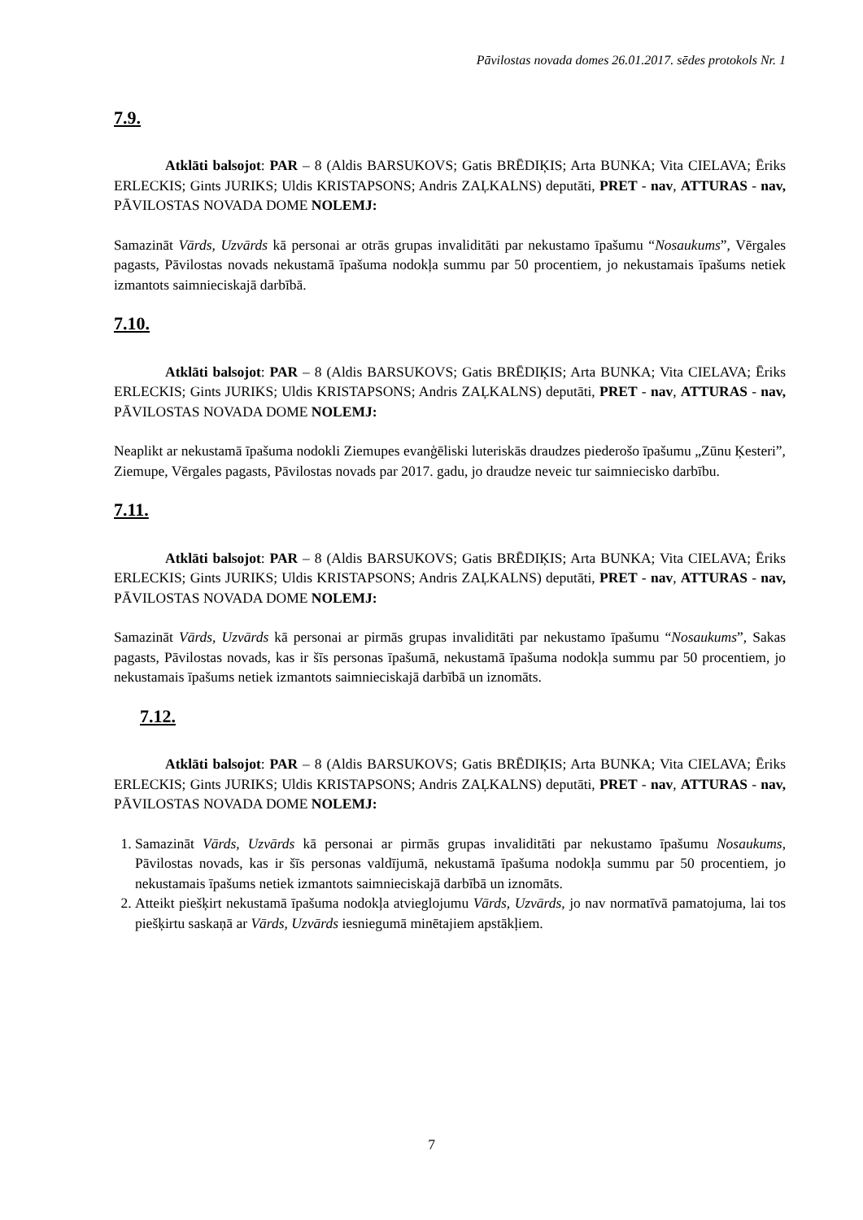Pāvilostas novada domes 26.01.2017. sēdes protokols Nr. 1
7.9.
Atklāti balsojot: PAR – 8 (Aldis BARSUKOVS; Gatis BRĒDIĶIS; Arta BUNKA; Vita CIELAVA; Ēriks ERLECKIS; Gints JURIKS; Uldis KRISTAPSONS; Andris ZAĻKALNS) deputāti, PRET - nav, ATTURAS - nav, PĀVILOSTAS NOVADA DOME NOLEMJ:
Samazināt Vārds, Uzvārds kā personai ar otrās grupas invaliditāti par nekustamo īpašumu “Nosaukums”, Vērgales pagasts, Pāvilostas novads nekustamā īpašuma nodokļa summu par 50 procentiem, jo nekustamais īpašums netiek izmantots saimnieciskajā darbībā.
7.10.
Atklāti balsojot: PAR – 8 (Aldis BARSUKOVS; Gatis BRĒDIĶIS; Arta BUNKA; Vita CIELAVA; Ēriks ERLECKIS; Gints JURIKS; Uldis KRISTAPSONS; Andris ZAĻKALNS) deputāti, PRET - nav, ATTURAS - nav, PĀVILOSTAS NOVADA DOME NOLEMJ:
Neaplikt ar nekustamā īpašuma nodokli Ziemupes evanģēliski luteriskās draudzes piederošo īpašumu „Zūnu Ķesteri”, Ziemupe, Vērgales pagasts, Pāvilostas novads par 2017. gadu, jo draudze neveic tur saimniecisko darbību.
7.11.
Atklāti balsojot: PAR – 8 (Aldis BARSUKOVS; Gatis BRĒDIĶIS; Arta BUNKA; Vita CIELAVA; Ēriks ERLECKIS; Gints JURIKS; Uldis KRISTAPSONS; Andris ZAĻKALNS) deputāti, PRET - nav, ATTURAS - nav, PĀVILOSTAS NOVADA DOME NOLEMJ:
Samazināt Vārds, Uzvārds kā personai ar pirmās grupas invaliditāti par nekustamo īpašumu “Nosaukums”, Sakas pagasts, Pāvilostas novads, kas ir šīs personas īpašumā, nekustamā īpašuma nodokļa summu par 50 procentiem, jo nekustamais īpašums netiek izmantots saimnieciskajā darbībā un iznomāts.
7.12.
Atklāti balsojot: PAR – 8 (Aldis BARSUKOVS; Gatis BRĒDIĶIS; Arta BUNKA; Vita CIELAVA; Ēriks ERLECKIS; Gints JURIKS; Uldis KRISTAPSONS; Andris ZAĻKALNS) deputāti, PRET - nav, ATTURAS - nav, PĀVILOSTAS NOVADA DOME NOLEMJ:
1. Samazināt Vārds, Uzvārds kā personai ar pirmās grupas invaliditāti par nekustamo īpašumu Nosaukums, Pāvilostas novads, kas ir šīs personas valdījumā, nekustamā īpašuma nodokļa summu par 50 procentiem, jo nekustamais īpašums netiek izmantots saimnieciskajā darbībā un iznomāts.
2. Atteikt piešķirt nekustamā īpašuma nodokļa atvieglojumu Vārds, Uzvārds, jo nav normatīvā pamatojuma, lai tos piešķirtu saskaņā ar Vārds, Uzvārds iesniegumā minētajiem apstākļiem.
7